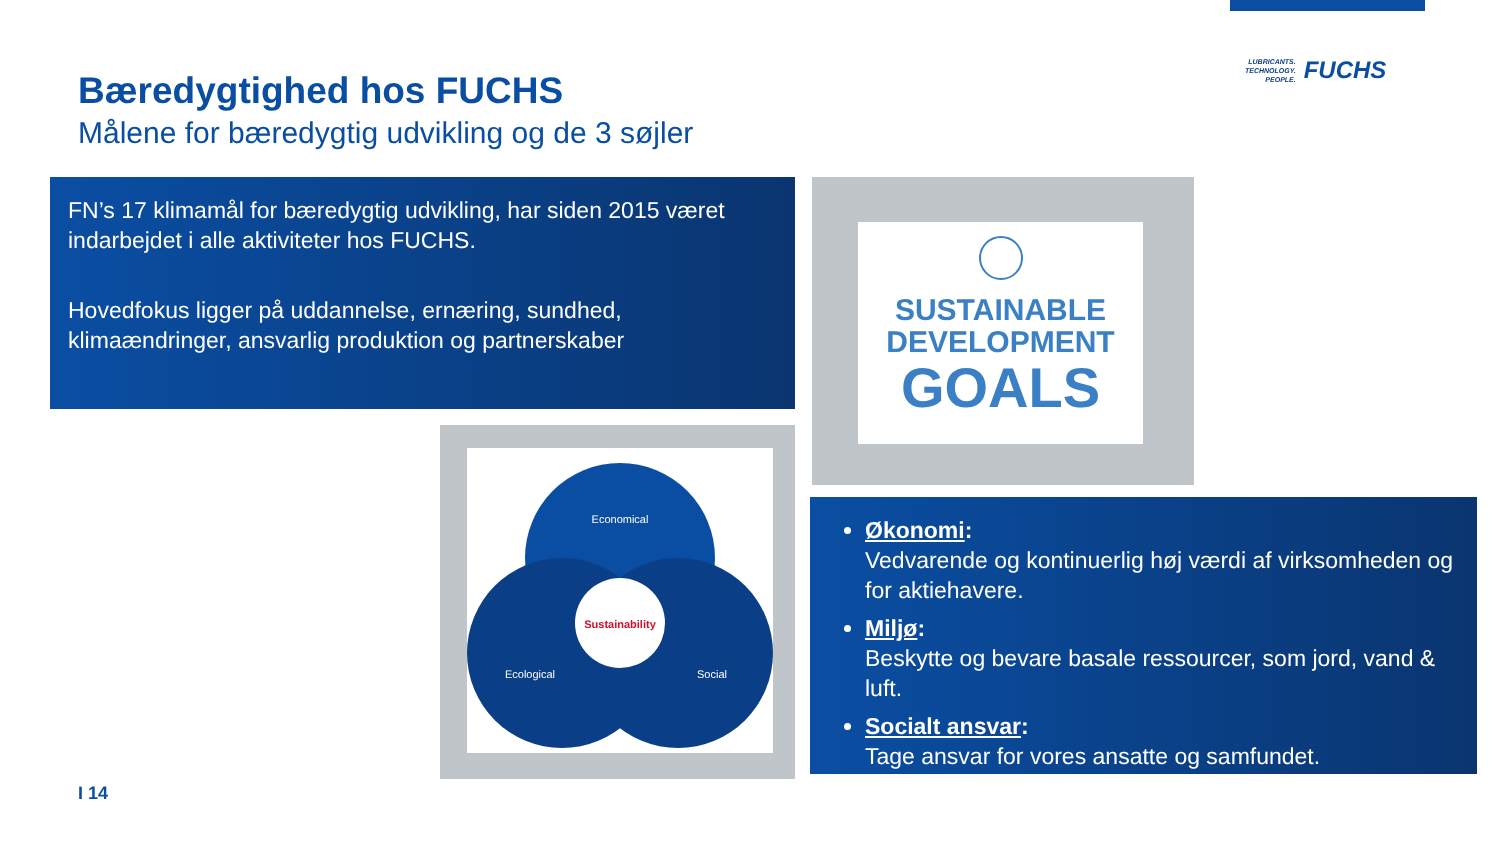LUBRICANTS.
TECHNOLOGY.
PEOPLE.
FUCHS
Bæredygtighed hos FUCHS
Målene for bæredygtig udvikling og de 3 søjler
FN’s 17 klimamål for bæredygtig udvikling, har siden 2015 været indarbejdet i alle aktiviteter hos FUCHS.
Hovedfokus ligger på uddannelse, ernæring, sundhed, klimaændringer, ansvarlig produktion og partnerskaber
SUSTAINABLE
DEVELOPMENT
GOALS
Economical
Sustainability
Ecological
Social
Økonomi:
Vedvarende og kontinuerlig høj værdi af virksomheden og for aktiehavere.
Miljø:
Beskytte og bevare basale ressourcer, som jord, vand & luft.
Socialt ansvar:
Tage ansvar for vores ansatte og samfundet.
I 14